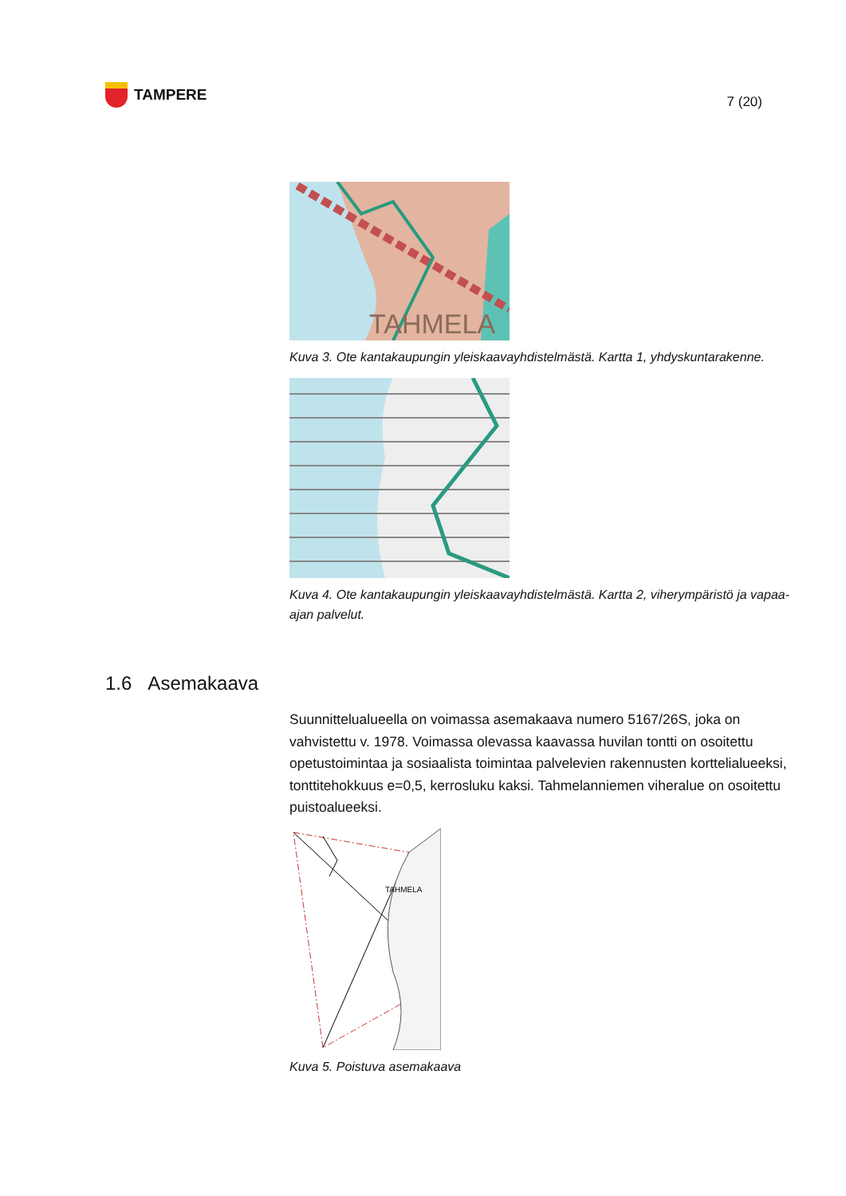TAMPERE
7 (20)
TAHMELA
Kuva 3. Ote kantakaupungin yleiskaavayhdistelmästä. Kartta 1, yhdyskuntarakenne.
Kuva 4. Ote kantakaupungin yleiskaavayhdistelmästä. Kartta 2, viherympäristö ja vapaa-ajan palvelut.
1.6 Asemakaava
Suunnittelualueella on voimassa asemakaava numero 5167/26S, joka on vahvistettu v. 1978. Voimassa olevassa kaavassa huvilan tontti on osoitettu opetustoimintaa ja sosiaalista toimintaa palvelevien rakennusten korttelialueeksi, tonttitehokkuus e=0,5, kerrosluku kaksi. Tahmelanniemen viheralue on osoitettu puistoalueeksi.
TAHMELA
Kuva 5. Poistuva asemakaava